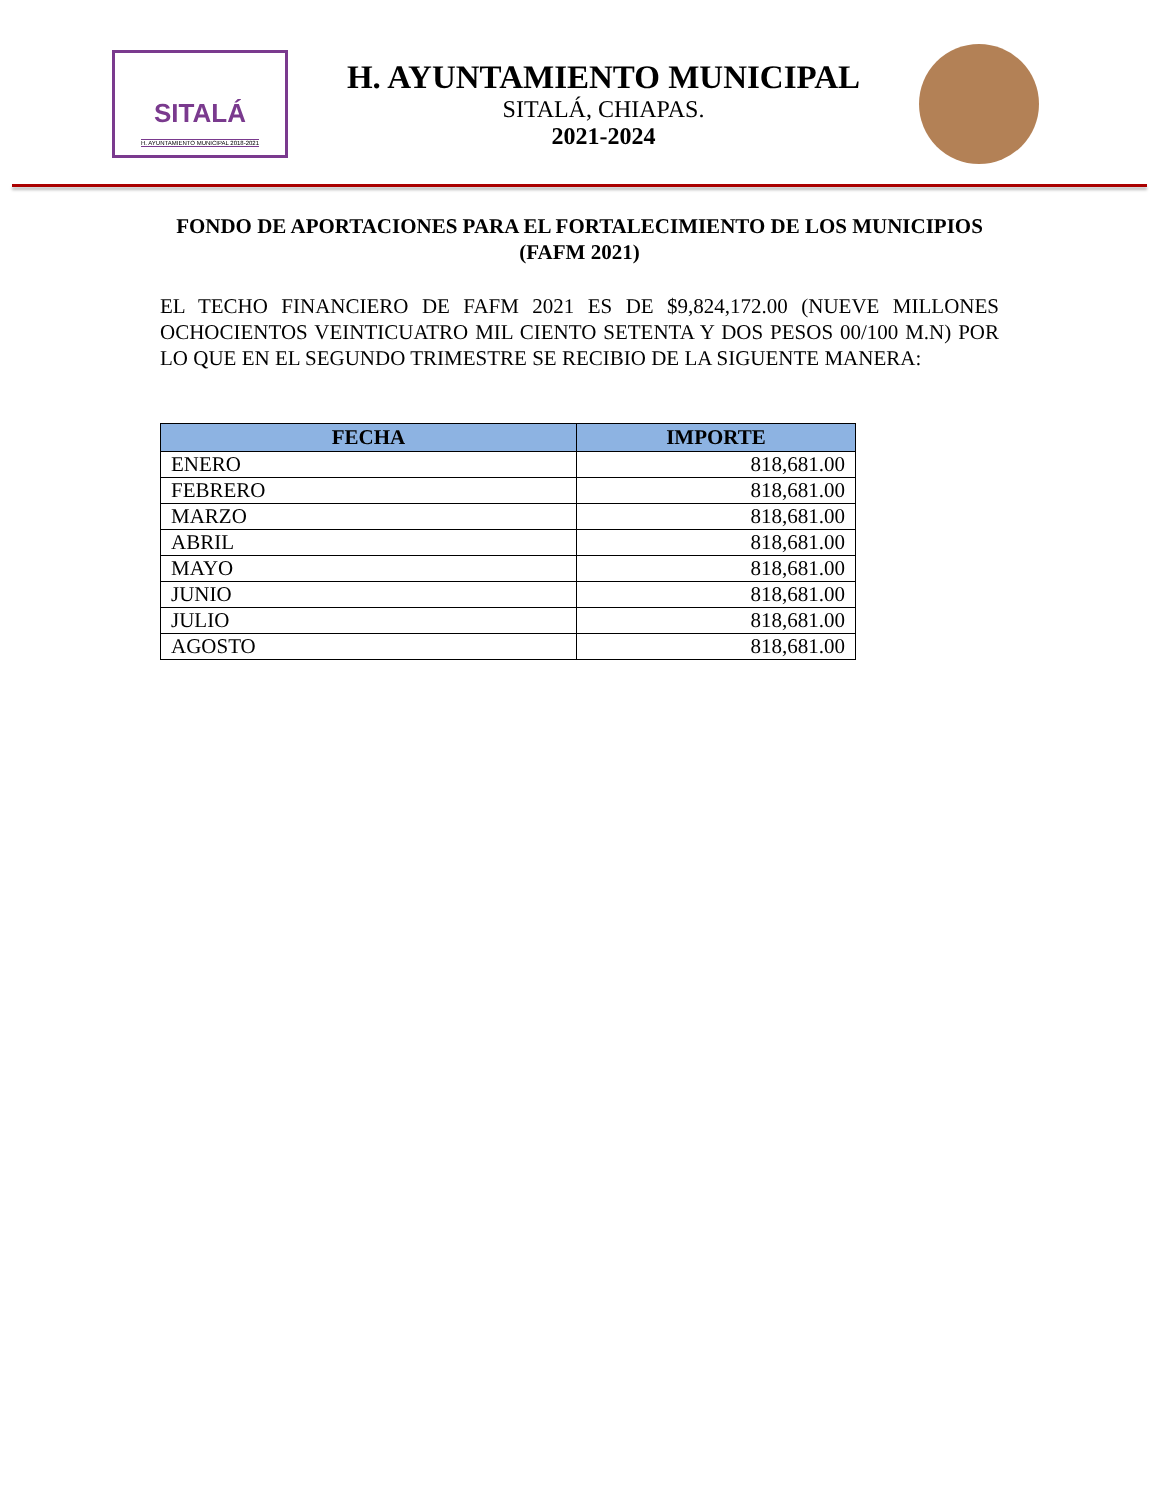SITALÁ
H. AYUNTAMIENTO MUNICIPAL 2018-2021
H. AYUNTAMIENTO MUNICIPAL
SITALÁ, CHIAPAS.
2021-2024
FONDO DE APORTACIONES PARA EL FORTALECIMIENTO DE LOS MUNICIPIOS
(FAFM 2021)
EL TECHO FINANCIERO DE FAFM 2021 ES DE $9,824,172.00 (NUEVE MILLONES OCHOCIENTOS VEINTICUATRO MIL CIENTO SETENTA Y DOS PESOS 00/100 M.N) POR LO QUE EN EL SEGUNDO TRIMESTRE SE RECIBIO DE LA SIGUENTE MANERA:
| FECHA | IMPORTE |
| --- | --- |
| ENERO | 818,681.00 |
| FEBRERO | 818,681.00 |
| MARZO | 818,681.00 |
| ABRIL | 818,681.00 |
| MAYO | 818,681.00 |
| JUNIO | 818,681.00 |
| JULIO | 818,681.00 |
| AGOSTO | 818,681.00 |